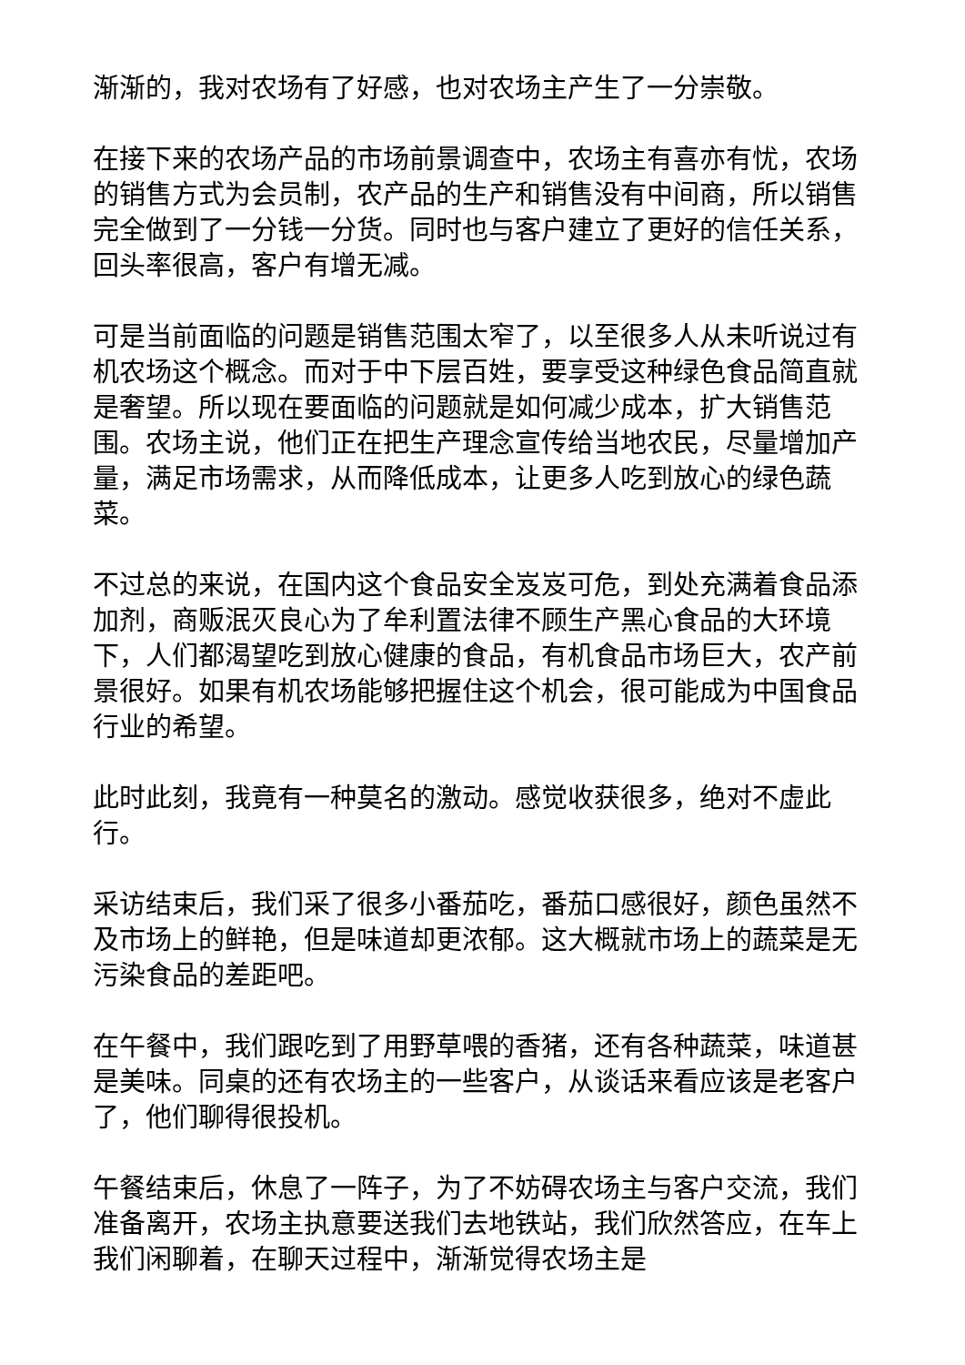渐渐的，我对农场有了好感，也对农场主产生了一分崇敬。
在接下来的农场产品的市场前景调查中，农场主有喜亦有忧，农场的销售方式为会员制，农产品的生产和销售没有中间商，所以销售完全做到了一分钱一分货。同时也与客户建立了更好的信任关系，回头率很高，客户有增无减。
可是当前面临的问题是销售范围太窄了，以至很多人从未听说过有机农场这个概念。而对于中下层百姓，要享受这种绿色食品简直就是奢望。所以现在要面临的问题就是如何减少成本，扩大销售范围。农场主说，他们正在把生产理念宣传给当地农民，尽量增加产量，满足市场需求，从而降低成本，让更多人吃到放心的绿色蔬菜。
不过总的来说，在国内这个食品安全岌岌可危，到处充满着食品添加剂，商贩泯灭良心为了牟利置法律不顾生产黑心食品的大环境下，人们都渴望吃到放心健康的食品，有机食品市场巨大，农产前景很好。如果有机农场能够把握住这个机会，很可能成为中国食品行业的希望。
此时此刻，我竟有一种莫名的激动。感觉收获很多，绝对不虚此行。
采访结束后，我们采了很多小番茄吃，番茄口感很好，颜色虽然不及市场上的鲜艳，但是味道却更浓郁。这大概就市场上的蔬菜是无污染食品的差距吧。
在午餐中，我们跟吃到了用野草喂的香猪，还有各种蔬菜，味道甚是美味。同桌的还有农场主的一些客户，从谈话来看应该是老客户了，他们聊得很投机。
午餐结束后，休息了一阵子，为了不妨碍农场主与客户交流，我们准备离开，农场主执意要送我们去地铁站，我们欣然答应，在车上我们闲聊着，在聊天过程中，渐渐觉得农场主是